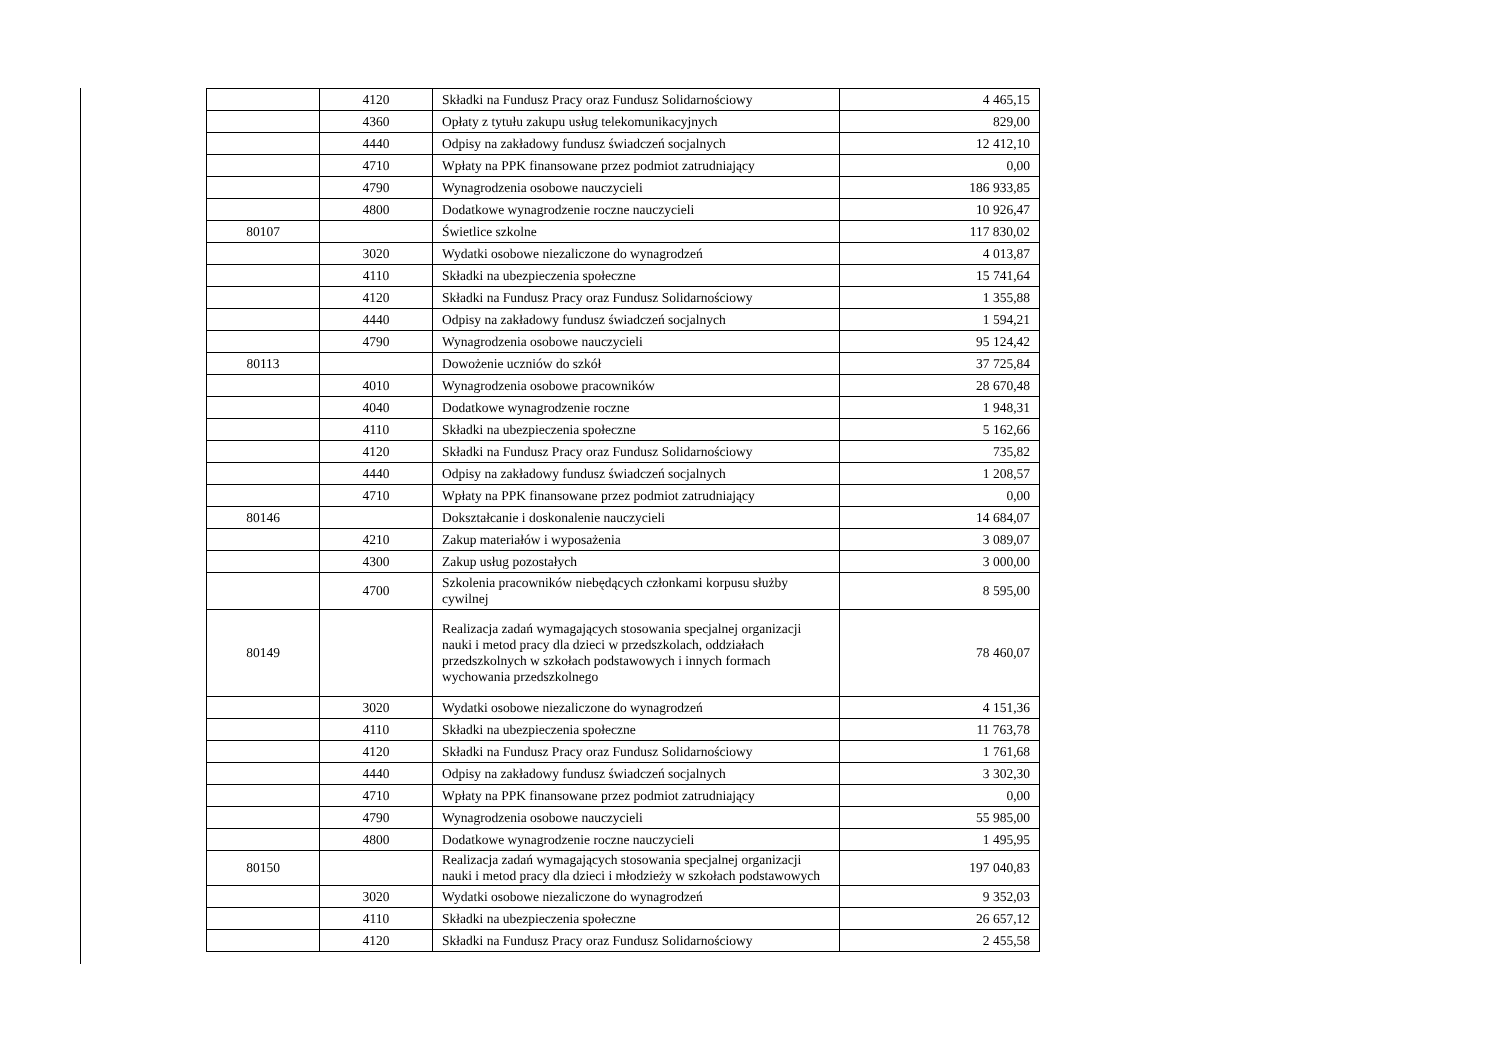| | 4120 | Składki na Fundusz Pracy oraz Fundusz Solidarnościowy | 4 465,15 |
| | 4360 | Opłaty z tytułu zakupu usług telekomunikacyjnych | 829,00 |
| | 4440 | Odpisy na zakładowy fundusz świadczeń socjalnych | 12 412,10 |
| | 4710 | Wpłaty na PPK finansowane przez podmiot zatrudniający | 0,00 |
| | 4790 | Wynagrodzenia osobowe nauczycieli | 186 933,85 |
| | 4800 | Dodatkowe wynagrodzenie roczne nauczycieli | 10 926,47 |
| 80107 | | Świetlice szkolne | 117 830,02 |
| | 3020 | Wydatki osobowe niezaliczone do wynagrodzeń | 4 013,87 |
| | 4110 | Składki na ubezpieczenia społeczne | 15 741,64 |
| | 4120 | Składki na Fundusz Pracy oraz Fundusz Solidarnościowy | 1 355,88 |
| | 4440 | Odpisy na zakładowy fundusz świadczeń socjalnych | 1 594,21 |
| | 4790 | Wynagrodzenia osobowe nauczycieli | 95 124,42 |
| 80113 | | Dowożenie uczniów do szkół | 37 725,84 |
| | 4010 | Wynagrodzenia osobowe pracowników | 28 670,48 |
| | 4040 | Dodatkowe wynagrodzenie roczne | 1 948,31 |
| | 4110 | Składki na ubezpieczenia społeczne | 5 162,66 |
| | 4120 | Składki na Fundusz Pracy oraz Fundusz Solidarnościowy | 735,82 |
| | 4440 | Odpisy na zakładowy fundusz świadczeń socjalnych | 1 208,57 |
| | 4710 | Wpłaty na PPK finansowane przez podmiot zatrudniający | 0,00 |
| 80146 | | Dokształcanie i doskonalenie nauczycieli | 14 684,07 |
| | 4210 | Zakup materiałów i wyposażenia | 3 089,07 |
| | 4300 | Zakup usług pozostałych | 3 000,00 |
| | 4700 | Szkolenia pracowników niebędących członkami korpusu służby cywilnej | 8 595,00 |
| 80149 | | Realizacja zadań wymagających stosowania specjalnej organizacji nauki i metod pracy dla dzieci w przedszkolach, oddziałach przedszkolnych w szkołach podstawowych i innych formach wychowania przedszkolnego | 78 460,07 |
| | 3020 | Wydatki osobowe niezaliczone do wynagrodzeń | 4 151,36 |
| | 4110 | Składki na ubezpieczenia społeczne | 11 763,78 |
| | 4120 | Składki na Fundusz Pracy oraz Fundusz Solidarnościowy | 1 761,68 |
| | 4440 | Odpisy na zakładowy fundusz świadczeń socjalnych | 3 302,30 |
| | 4710 | Wpłaty na PPK finansowane przez podmiot zatrudniający | 0,00 |
| | 4790 | Wynagrodzenia osobowe nauczycieli | 55 985,00 |
| | 4800 | Dodatkowe wynagrodzenie roczne nauczycieli | 1 495,95 |
| 80150 | | Realizacja zadań wymagających stosowania specjalnej organizacji nauki i metod pracy dla dzieci i młodzieży w szkołach podstawowych | 197 040,83 |
| | 3020 | Wydatki osobowe niezaliczone do wynagrodzeń | 9 352,03 |
| | 4110 | Składki na ubezpieczenia społeczne | 26 657,12 |
| | 4120 | Składki na Fundusz Pracy oraz Fundusz Solidarnościowy | 2 455,58 |